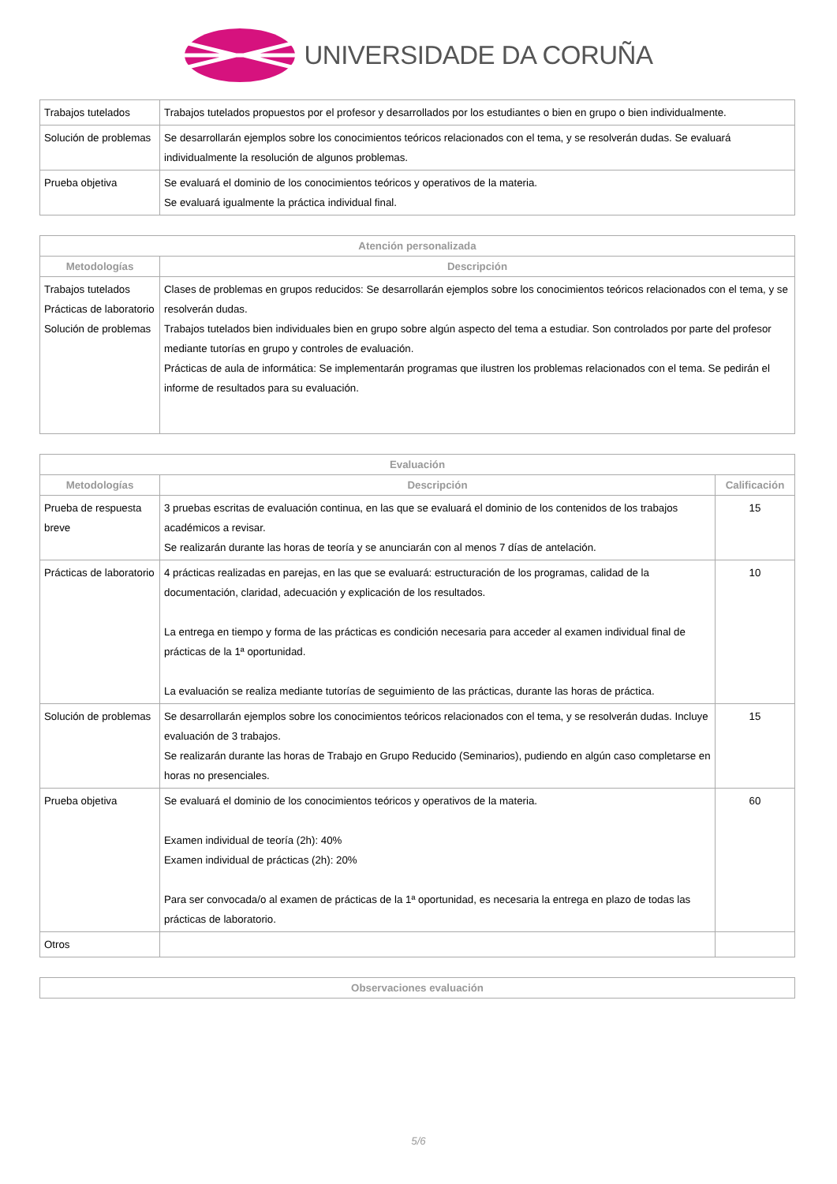UNIVERSIDADE DA CORUÑA
| Trabajos tutelados | Trabajos tutelados propuestos por el profesor y desarrollados por los estudiantes o bien en grupo o bien individualmente. |
| Solución de problemas | Se desarrollarán ejemplos sobre los conocimientos teóricos relacionados con el tema, y se resolverán dudas. Se evaluará individualmente la resolución de algunos problemas. |
| Prueba objetiva | Se evaluará el dominio de los conocimientos teóricos y operativos de la materia. Se evaluará igualmente la práctica individual final. |
| Atención personalizada | |
| --- | --- |
| Metodologías | Descripción |
| Trabajos tutelados Prácticas de laboratorio Solución de problemas | Clases de problemas en grupos reducidos: Se desarrollarán ejemplos sobre los conocimientos teóricos relacionados con el tema, y se resolverán dudas. Trabajos tutelados bien individuales bien en grupo sobre algún aspecto del tema a estudiar. Son controlados por parte del profesor mediante tutorías en grupo y controles de evaluación. Prácticas de aula de informática: Se implementarán programas que ilustren los problemas relacionados con el tema. Se pedirán el informe de resultados para su evaluación. |
| Evaluación | | |
| --- | --- | --- |
| Metodologías | Descripción | Calificación |
| Prueba de respuesta breve | 3 pruebas escritas de evaluación continua, en las que se evaluará el dominio de los contenidos de los trabajos académicos a revisar. Se realizarán durante las horas de teoría y se anunciarán con al menos 7 días de antelación. | 15 |
| Prácticas de laboratorio | 4 prácticas realizadas en parejas, en las que se evaluará: estructuración de los programas, calidad de la documentación, claridad, adecuación y explicación de los resultados. La entrega en tiempo y forma de las prácticas es condición necesaria para acceder al examen individual final de prácticas de la 1ª oportunidad. La evaluación se realiza mediante tutorías de seguimiento de las prácticas, durante las horas de práctica. | 10 |
| Solución de problemas | Se desarrollarán ejemplos sobre los conocimientos teóricos relacionados con el tema, y se resolverán dudas. Incluye evaluación de 3 trabajos. Se realizarán durante las horas de Trabajo en Grupo Reducido (Seminarios), pudiendo en algún caso completarse en horas no presenciales. | 15 |
| Prueba objetiva | Se evaluará el dominio de los conocimientos teóricos y operativos de la materia. Examen individual de teoría (2h): 40% Examen individual de prácticas (2h): 20% Para ser convocada/o al examen de prácticas de la 1ª oportunidad, es necesaria la entrega en plazo de todas las prácticas de laboratorio. | 60 |
| Otros | | |
| Observaciones evaluación |
| --- |
5/6